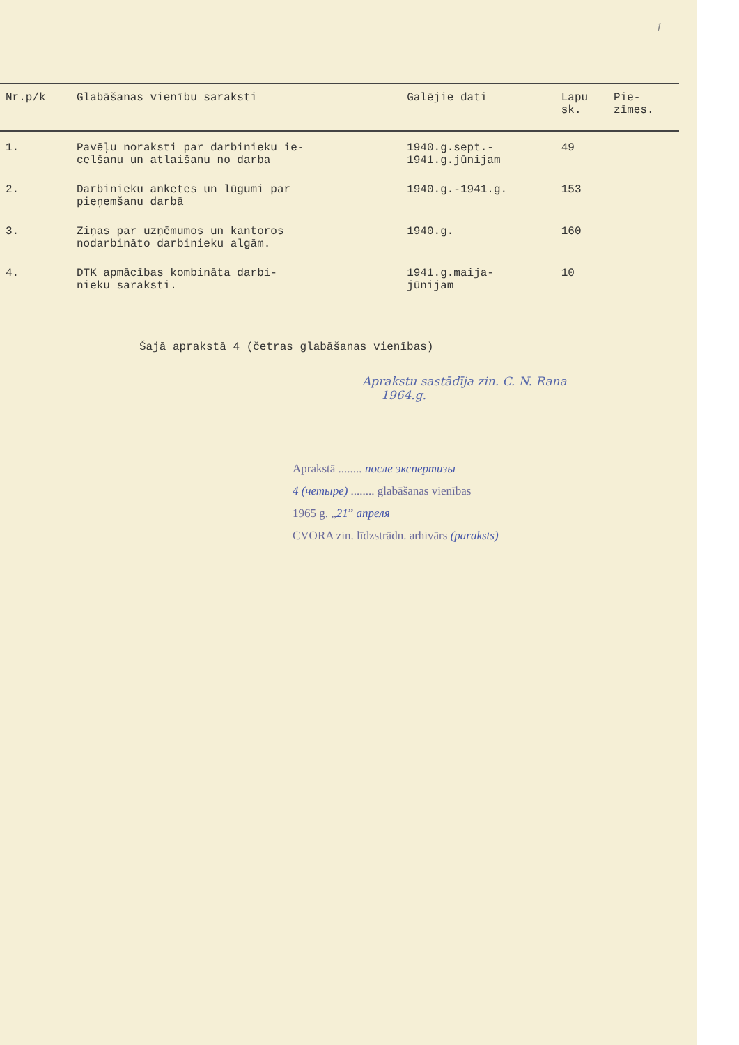1
| Nr.p/k | Glabāšanas vienību saraksti | Galējie dati | Lapu sk. | Pie- zīmes. |
| --- | --- | --- | --- | --- |
| 1. | Pavēļu noraksti par darbinieku ie- celšanu un atlaišanu no darba | 1940.g.sept.- 1941.g.jūnijam | 49 | |
| 2. | Darbinieku anketes un lūgumi par pieņemšanu darbā | 1940.g.-1941.g. | 153 | |
| 3. | Ziņas par uzņēmumos un kantoros nodarbināto darbinieku algām. | 1940.g. | 160 | |
| 4. | DTK apmācības kombināta darbi- nieku saraksti. | 1941.g.maija- jūnijam | 10 | |
Šajā aprakstā 4 (četras glabāšanas vienības)
Aprakstu sastādīja zin. C. N. Rana
1964.g.
Aprakstā ........ после экспертизы
4 (четыре) ........ glabāšanas vienības
1965 g. „21” апреля
CVORA zin. līdzstrādn. arhivārs (paraksts)